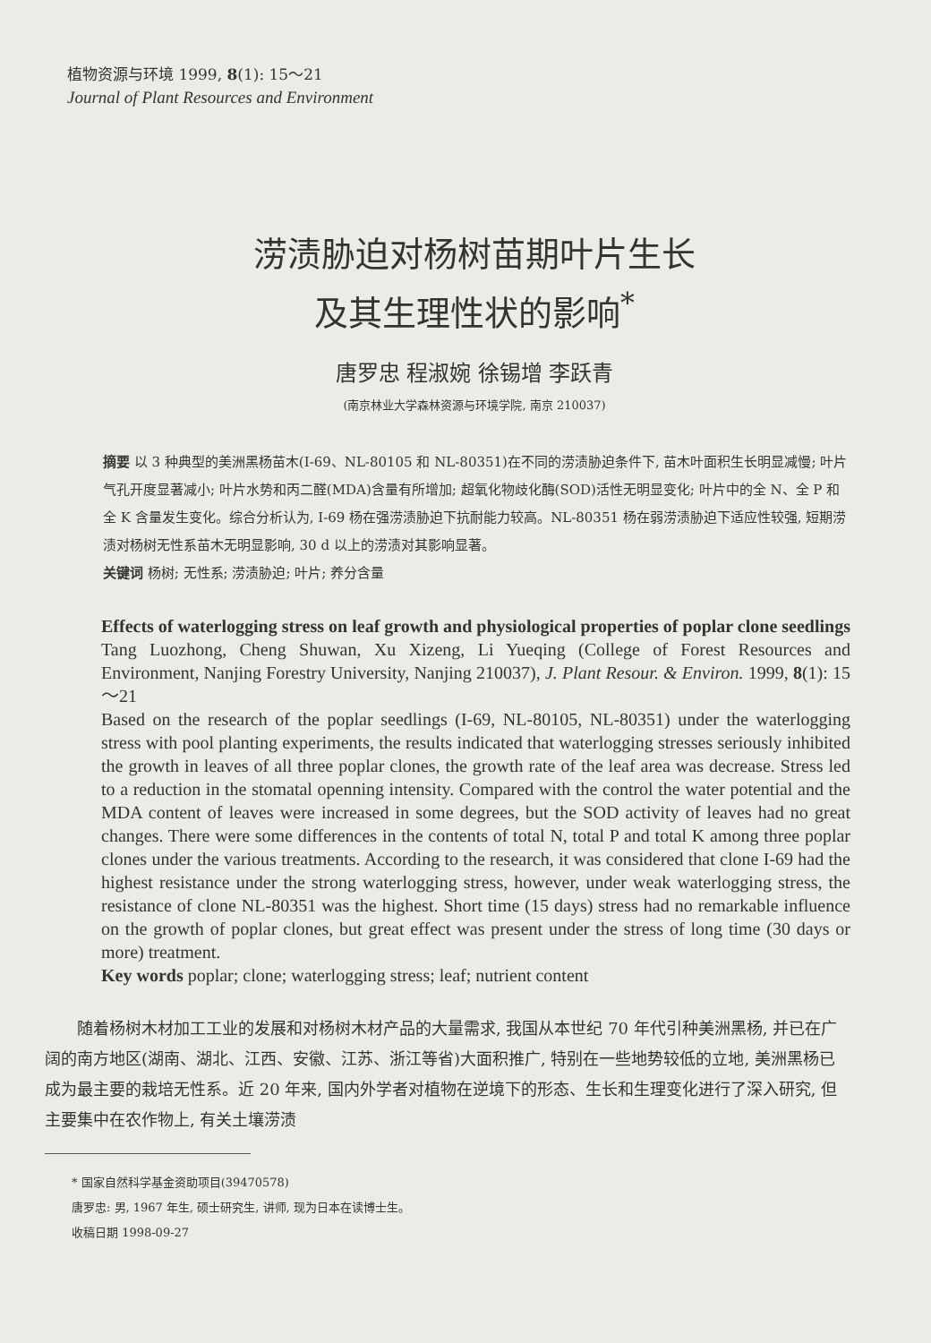植物资源与环境 1999, 8(1): 15～21
Journal of Plant Resources and Environment
涝渍胁迫对杨树苗期叶片生长
及其生理性状的影响<sup>*</sup>
唐罗忠 程淑婉 徐锡增 李跃青
(南京林业大学森林资源与环境学院, 南京 210037)
摘要 以 3 种典型的美洲黑杨苗木(I-69、NL-80105 和 NL-80351)在不同的涝渍胁迫条件下, 苗木叶面积生长明显减慢; 叶片气孔开度显著减小; 叶片水势和丙二醛(MDA)含量有所增加; 超氧化物歧化酶(SOD)活性无明显变化; 叶片中的全 N、全 P 和全 K 含量发生变化。综合分析认为, I-69 杨在强涝渍胁迫下抗耐能力较高。NL-80351 杨在弱涝渍胁迫下适应性较强, 短期涝渍对杨树无性系苗木无明显影响, 30 d 以上的涝渍对其影响显著。
关键词 杨树; 无性系; 涝渍胁迫; 叶片; 养分含量
Effects of waterlogging stress on leaf growth and physiological properties of poplar clone seedlings Tang Luozhong, Cheng Shuwan, Xu Xizeng, Li Yueqing (College of Forest Resources and Environment, Nanjing Forestry University, Nanjing 210037), J. Plant Resour. & Environ. 1999, 8(1): 15～21
Based on the research of the poplar seedlings (I-69, NL-80105, NL-80351) under the waterlogging stress with pool planting experiments, the results indicated that waterlogging stresses seriously inhibited the growth in leaves of all three poplar clones, the growth rate of the leaf area was decrease. Stress led to a reduction in the stomatal openning intensity. Compared with the control the water potential and the MDA content of leaves were increased in some degrees, but the SOD activity of leaves had no great changes. There were some differences in the contents of total N, total P and total K among three poplar clones under the various treatments. According to the research, it was considered that clone I-69 had the highest resistance under the strong waterlogging stress, however, under weak waterlogging stress, the resistance of clone NL-80351 was the highest. Short time (15 days) stress had no remarkable influence on the growth of poplar clones, but great effect was present under the stress of long time (30 days or more) treatment.
Key words poplar; clone; waterlogging stress; leaf; nutrient content
随着杨树木材加工工业的发展和对杨树木材产品的大量需求, 我国从本世纪 70 年代引种美洲黑杨, 并已在广阔的南方地区(湖南、湖北、江西、安徽、江苏、浙江等省)大面积推广, 特别在一些地势较低的立地, 美洲黑杨已成为最主要的栽培无性系。近 20 年来, 国内外学者对植物在逆境下的形态、生长和生理变化进行了深入研究, 但主要集中在农作物上, 有关土壤涝渍
* 国家自然科学基金资助项目(39470578)
唐罗忠: 男, 1967 年生, 硕士研究生, 讲师, 现为日本在读博士生。
收稿日期 1998-09-27